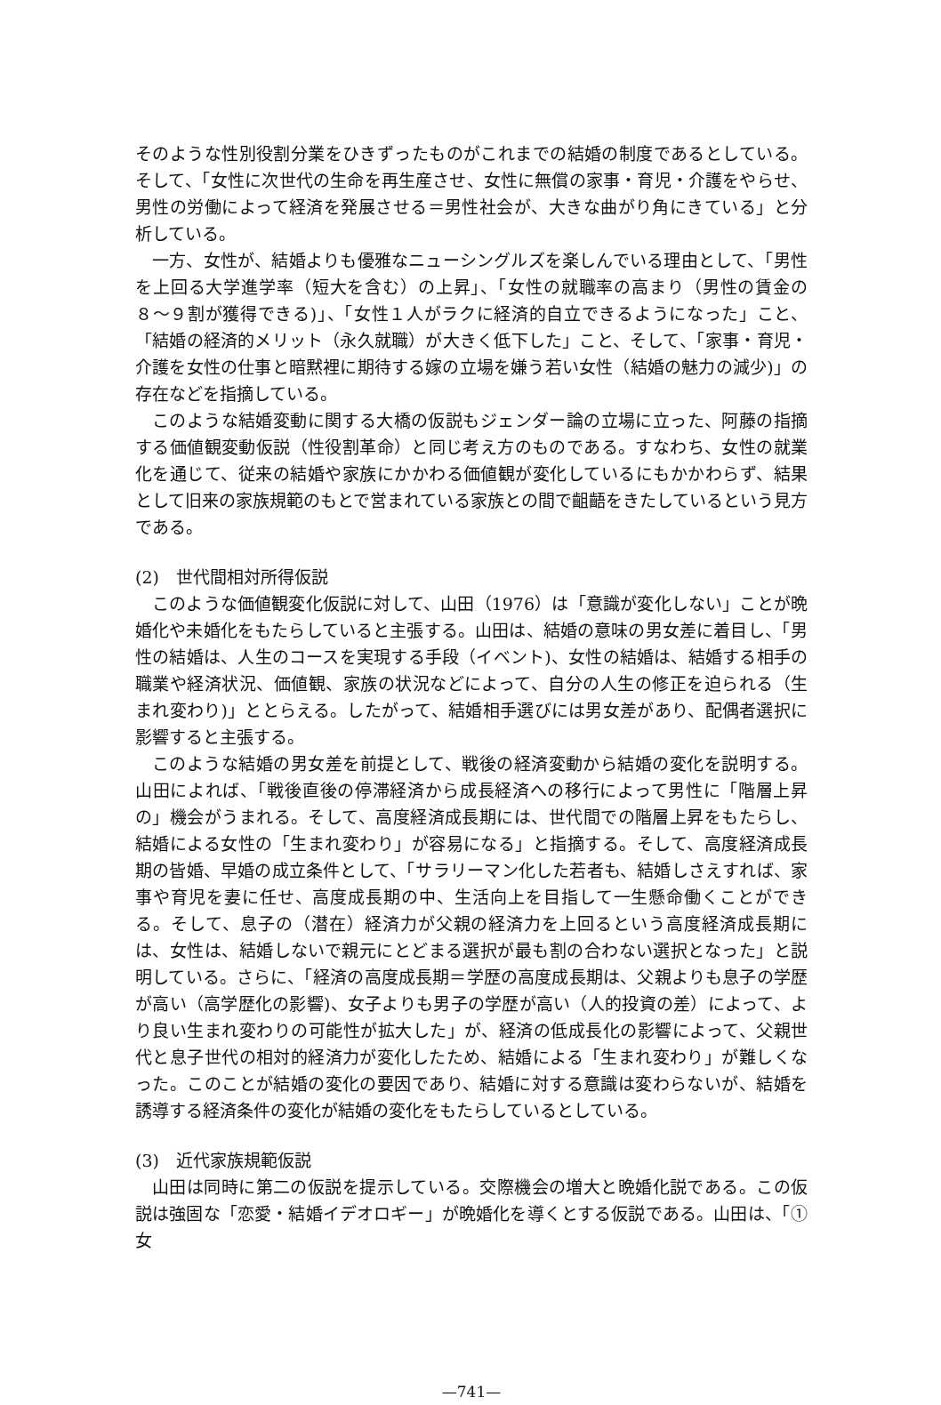そのような性別役割分業をひきずったものがこれまでの結婚の制度であるとしている。そして、「女性に次世代の生命を再生産させ、女性に無償の家事・育児・介護をやらせ、男性の労働によって経済を発展させる＝男性社会が、大きな曲がり角にきている」と分析している。
一方、女性が、結婚よりも優雅なニューシングルズを楽しんでいる理由として、「男性を上回る大学進学率（短大を含む）の上昇」、「女性の就職率の高まり（男性の賃金の８〜９割が獲得できる)」、「女性１人がラクに経済的自立できるようになった」こと、「結婚の経済的メリット（永久就職）が大きく低下した」こと、そして、「家事・育児・介護を女性の仕事と暗黙裡に期待する嫁の立場を嫌う若い女性（結婚の魅力の減少)」の存在などを指摘している。
このような結婚変動に関する大橋の仮説もジェンダー論の立場に立った、阿藤の指摘する価値観変動仮説（性役割革命）と同じ考え方のものである。すなわち、女性の就業化を通じて、従来の結婚や家族にかかわる価値観が変化しているにもかかわらず、結果として旧来の家族規範のもとで営まれている家族との間で齟齬をきたしているという見方である。
(2)　世代間相対所得仮説
このような価値観変化仮説に対して、山田（1976）は「意識が変化しない」ことが晩婚化や未婚化をもたらしていると主張する。山田は、結婚の意味の男女差に着目し、「男性の結婚は、人生のコースを実現する手段（イベント)、女性の結婚は、結婚する相手の職業や経済状況、価値観、家族の状況などによって、自分の人生の修正を迫られる（生まれ変わり)」ととらえる。したがって、結婚相手選びには男女差があり、配偶者選択に影響すると主張する。
このような結婚の男女差を前提として、戦後の経済変動から結婚の変化を説明する。山田によれば、「戦後直後の停滞経済から成長経済への移行によって男性に「階層上昇の」機会がうまれる。そして、高度経済成長期には、世代間での階層上昇をもたらし、結婚による女性の「生まれ変わり」が容易になる」と指摘する。そして、高度経済成長期の皆婚、早婚の成立条件として、「サラリーマン化した若者も、結婚しさえすれば、家事や育児を妻に任せ、高度成長期の中、生活向上を目指して一生懸命働くことができる。そして、息子の（潜在）経済力が父親の経済力を上回るという高度経済成長期には、女性は、結婚しないで親元にとどまる選択が最も割の合わない選択となった」と説明している。さらに、「経済の高度成長期＝学歴の高度成長期は、父親よりも息子の学歴が高い（高学歴化の影響)、女子よりも男子の学歴が高い（人的投資の差）によって、より良い生まれ変わりの可能性が拡大した」が、経済の低成長化の影響によって、父親世代と息子世代の相対的経済力が変化したため、結婚による「生まれ変わり」が難しくなった。このことが結婚の変化の要因であり、結婚に対する意識は変わらないが、結婚を誘導する経済条件の変化が結婚の変化をもたらしているとしている。
(3)　近代家族規範仮説
山田は同時に第二の仮説を提示している。交際機会の増大と晩婚化説である。この仮説は強固な「恋愛・結婚イデオロギー」が晩婚化を導くとする仮説である。山田は、「①女
—741—